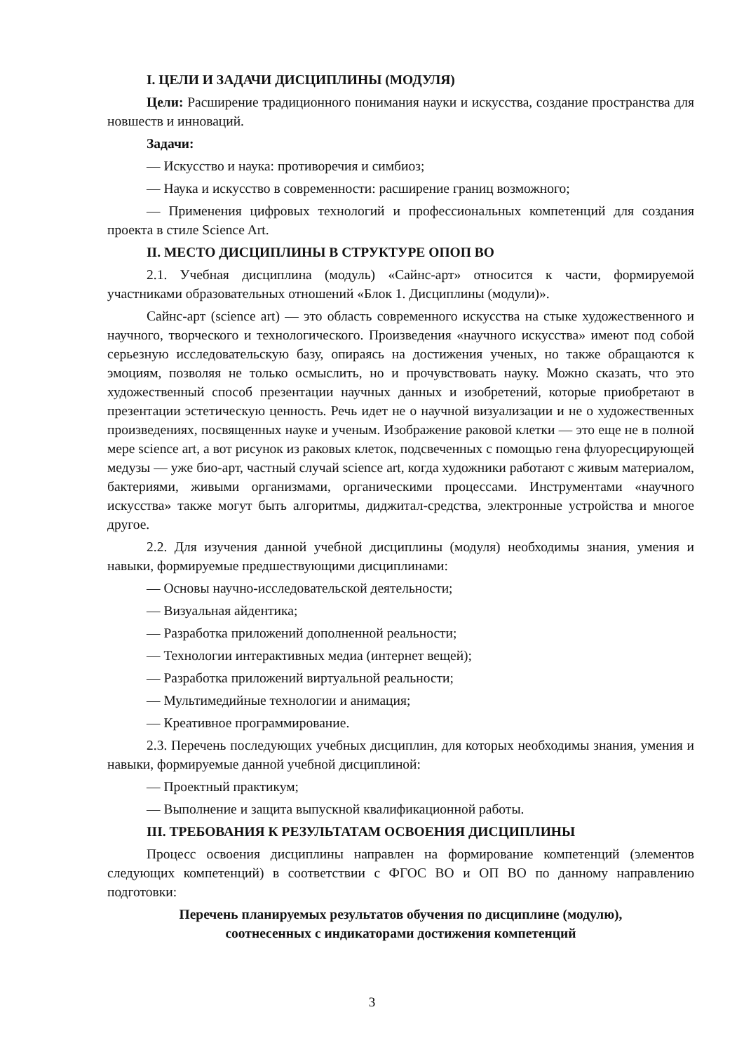I. ЦЕЛИ И ЗАДАЧИ ДИСЦИПЛИНЫ (МОДУЛЯ)
Цели: Расширение традиционного понимания науки и искусства, создание пространства для новшеств и инноваций.
Задачи:
— Искусство и наука: противоречия и симбиоз;
— Наука и искусство в современности: расширение границ возможного;
— Применения цифровых технологий и профессиональных компетенций для создания проекта в стиле Science Art.
II. МЕСТО ДИСЦИПЛИНЫ В СТРУКТУРЕ ОПОП ВО
2.1. Учебная дисциплина (модуль) «Сайнс-арт» относится к части, формируемой участниками образовательных отношений «Блок 1. Дисциплины (модули)».
Сайнс-арт (science art) — это область современного искусства на стыке художественного и научного, творческого и технологического. Произведения «научного искусства» имеют под собой серьезную исследовательскую базу, опираясь на достижения ученых, но также обращаются к эмоциям, позволяя не только осмыслить, но и прочувствовать науку. Можно сказать, что это художественный способ презентации научных данных и изобретений, которые приобретают в презентации эстетическую ценность. Речь идет не о научной визуализации и не о художественных произведениях, посвященных науке и ученым. Изображение раковой клетки — это еще не в полной мере science art, а вот рисунок из раковых клеток, подсвеченных с помощью гена флуоресцирующей медузы — уже био-арт, частный случай science art, когда художники работают с живым материалом, бактериями, живыми организмами, органическими процессами. Инструментами «научного искусства» также могут быть алгоритмы, диджитал-средства, электронные устройства и многое другое.
2.2. Для изучения данной учебной дисциплины (модуля) необходимы знания, умения и навыки, формируемые предшествующими дисциплинами:
— Основы научно-исследовательской деятельности;
— Визуальная айдентика;
— Разработка приложений дополненной реальности;
— Технологии интерактивных медиа (интернет вещей);
— Разработка приложений виртуальной реальности;
— Мультимедийные технологии и анимация;
— Креативное программирование.
2.3. Перечень последующих учебных дисциплин, для которых необходимы знания, умения и навыки, формируемые данной учебной дисциплиной:
— Проектный практикум;
— Выполнение и защита выпускной квалификационной работы.
III. ТРЕБОВАНИЯ К РЕЗУЛЬТАТАМ ОСВОЕНИЯ ДИСЦИПЛИНЫ
Процесс освоения дисциплины направлен на формирование компетенций (элементов следующих компетенций) в соответствии с ФГОС ВО и ОП ВО по данному направлению подготовки:
Перечень планируемых результатов обучения по дисциплине (модулю),
соотнесенных с индикаторами достижения компетенций
3